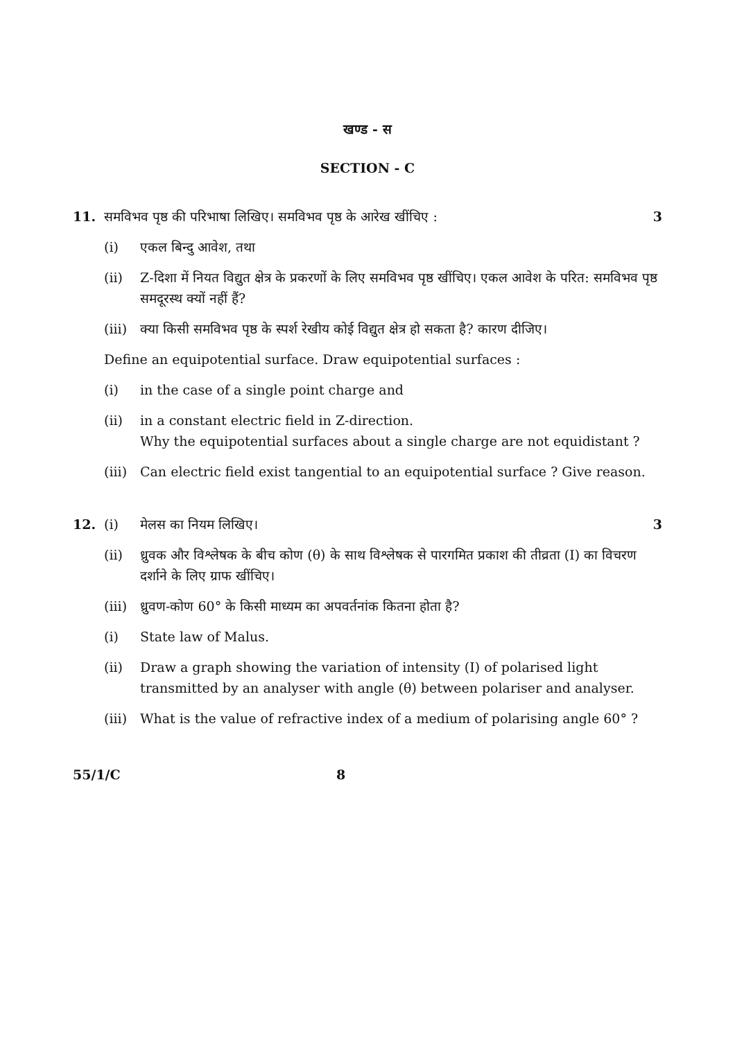खण्ड - स
SECTION - C
11. समविभव पृष्ठ की परिभाषा लिखिए। समविभव पृष्ठ के आरेख खींचिए :
3
(i) एकल बिन्दु आवेश, तथा
(ii) Z-दिशा में नियत विद्युत क्षेत्र के प्रकरणों के लिए समविभव पृष्ठ खींचिए। एकल आवेश के परित: समविभव पृष्ठ समदूरस्थ क्यों नहीं हैं?
(iii)
क्या किसी समविभव पृष्ठ के स्पर्श रेखीय कोई विद्युत क्षेत्र हो सकता है? कारण दीजिए।
Define an equipotential surface. Draw equipotential surfaces :
(i) in the case of a single point charge and
(ii) in a constant electric field in Z-direction.
Why the equipotential surfaces about a single charge are not equidistant ?
(iii)
Can electric field exist tangential to an equipotential surface ? Give reason.
12. (i) मेलस का नियम लिखिए। 3
(ii) ध्रुवक और विश्लेषक के बीच कोण (θ) के साथ विश्लेषक से पारगमित प्रकाश की तीव्रता (I) का विचरण दर्शाने के लिए ग्राफ खींचिए।
(iii)
ध्रुवण-कोण 60° के किसी माध्यम का अपवर्तनांक कितना होता है?
(i) State law of Malus.
(ii) Draw a graph showing the variation of intensity (I) of polarised light transmitted by an analyser with angle (θ) between polariser and analyser.
(iii)
What is the value of refractive index of a medium of polarising angle 60° ?
55/1/C 8